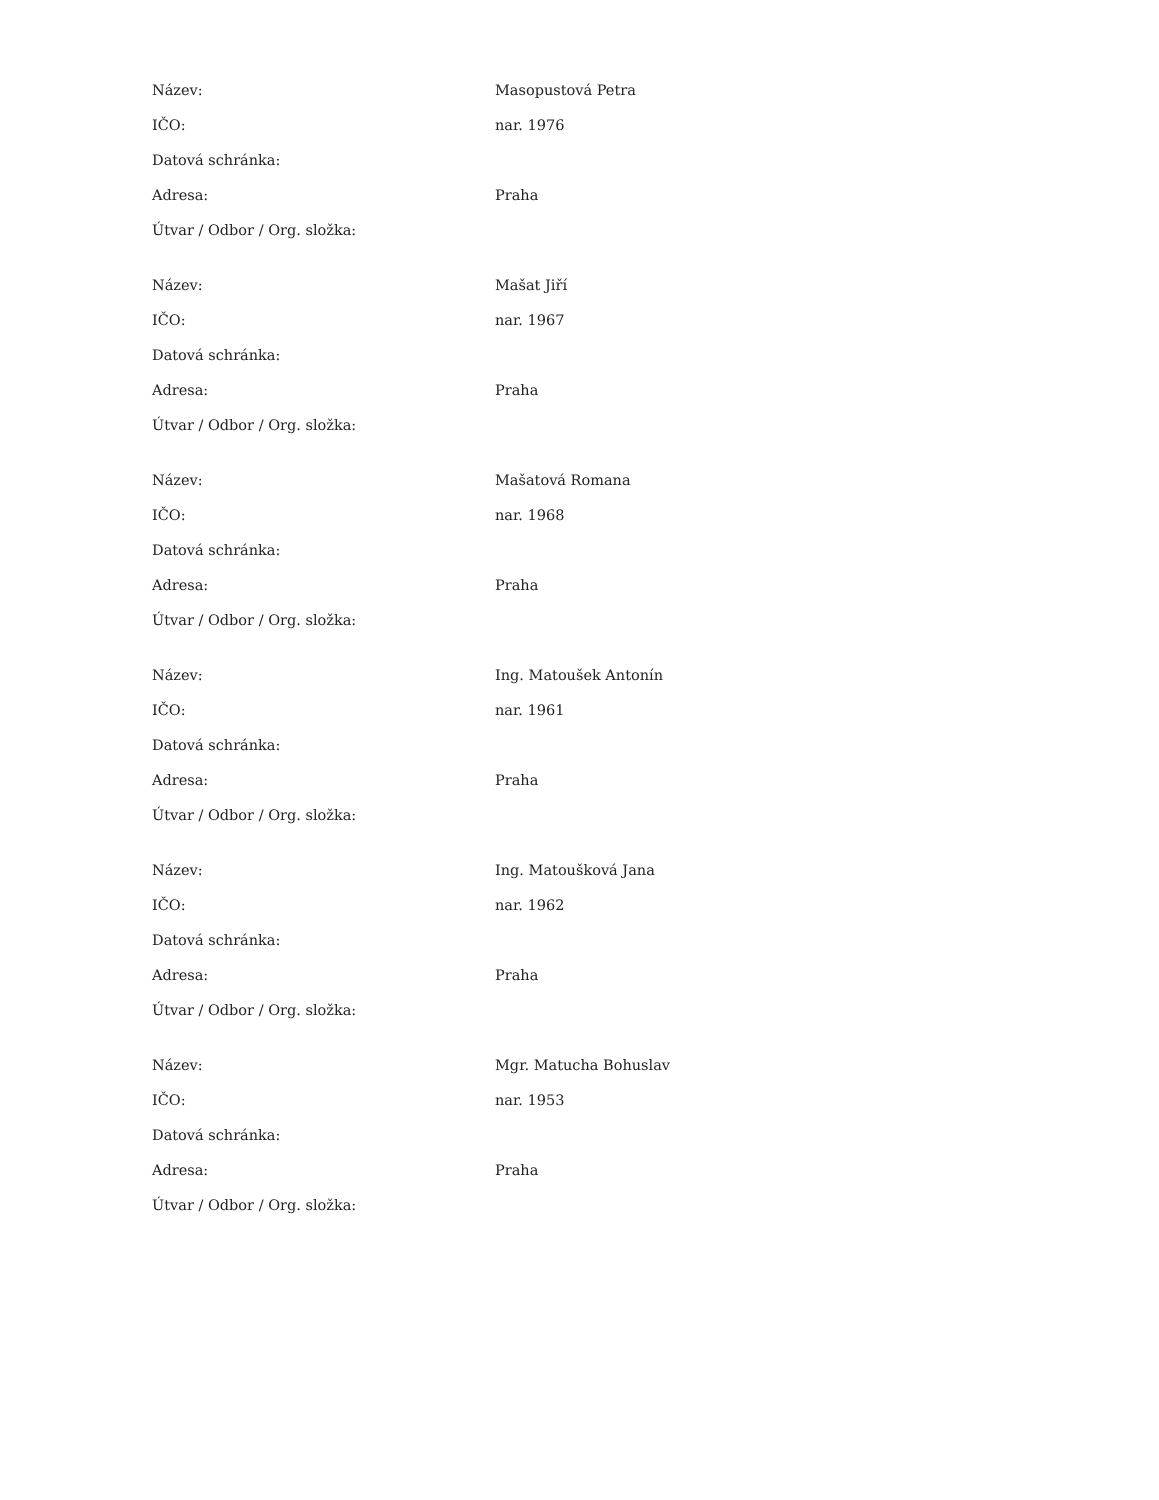| Název: | Masopustová Petra |
| IČO: | nar. 1976 |
| Datová schránka: | |
| Adresa: | Praha |
| Útvar / Odbor / Org. složka: | |
| Název: | Mašat Jiří |
| IČO: | nar. 1967 |
| Datová schránka: | |
| Adresa: | Praha |
| Útvar / Odbor / Org. složka: | |
| Název: | Mašatová Romana |
| IČO: | nar. 1968 |
| Datová schránka: | |
| Adresa: | Praha |
| Útvar / Odbor / Org. složka: | |
| Název: | Ing. Matoušek Antonín |
| IČO: | nar. 1961 |
| Datová schránka: | |
| Adresa: | Praha |
| Útvar / Odbor / Org. složka: | |
| Název: | Ing. Matoušková Jana |
| IČO: | nar. 1962 |
| Datová schránka: | |
| Adresa: | Praha |
| Útvar / Odbor / Org. složka: | |
| Název: | Mgr. Matucha Bohuslav |
| IČO: | nar. 1953 |
| Datová schránka: | |
| Adresa: | Praha |
| Útvar / Odbor / Org. složka: | |